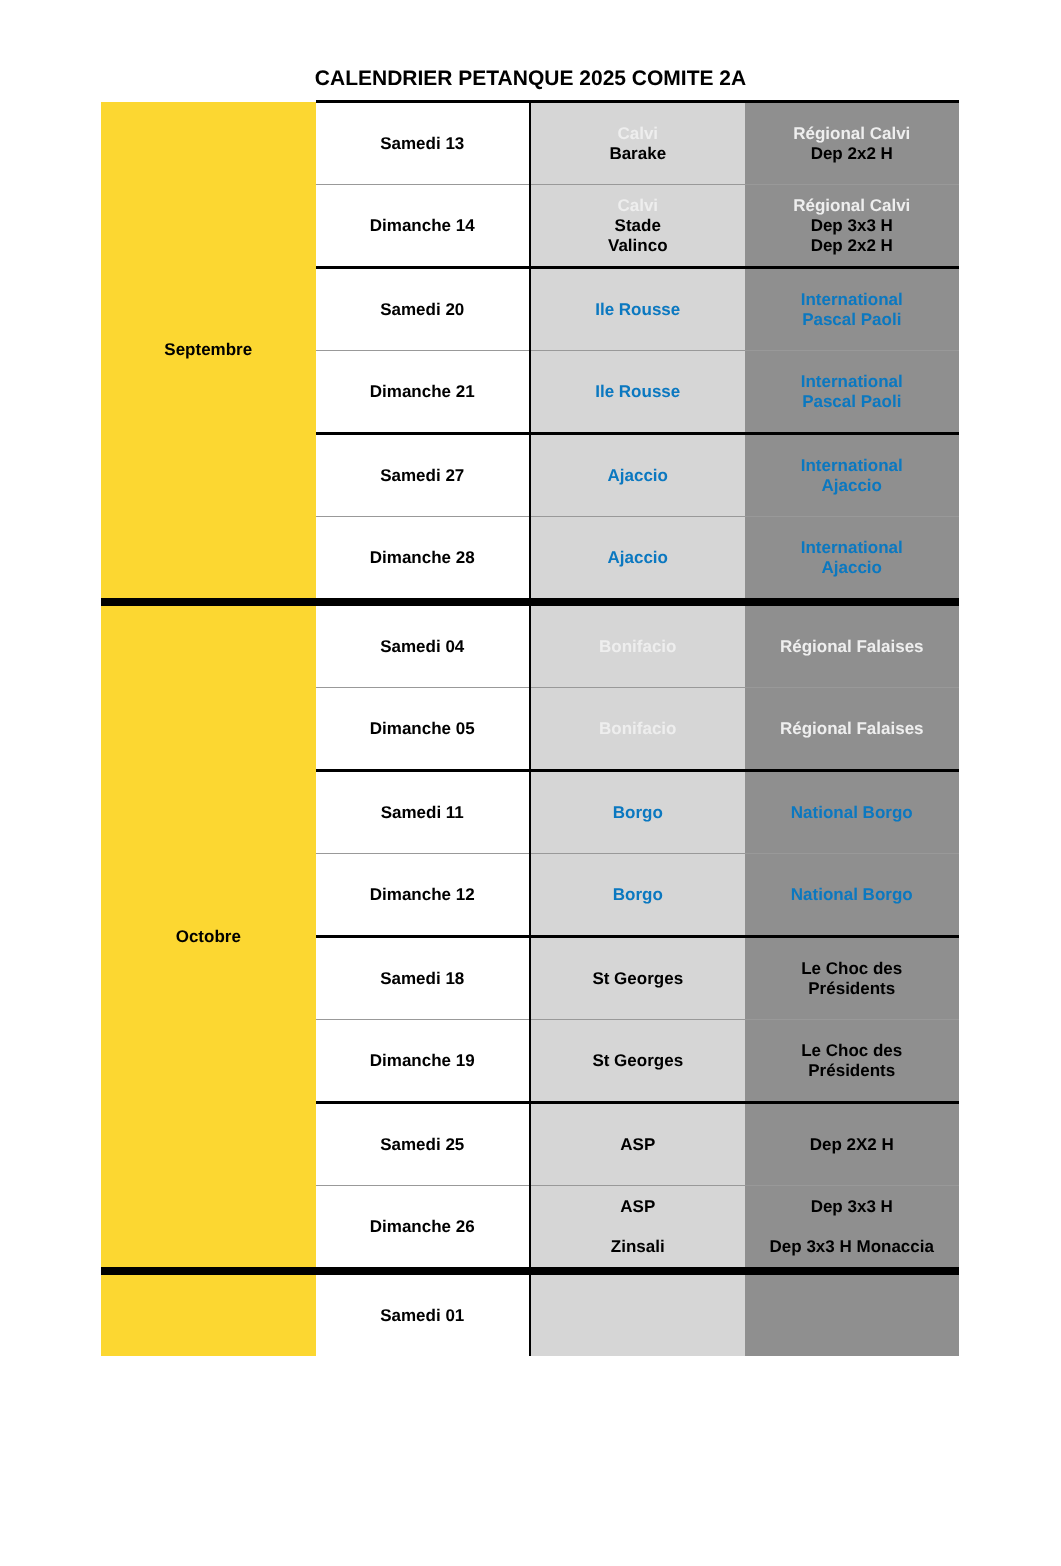CALENDRIER PETANQUE 2025 COMITE 2A
| Septembre | Samedi 13 | Calvi Barake | Régional Calvi Dep 2x2 H |
| | Dimanche 14 | Calvi Stade Valinco | Régional Calvi Dep 3x3 H Dep 2x2 H |
| | Samedi 20 | Ile Rousse | International Pascal Paoli |
| | Dimanche 21 | Ile Rousse | International Pascal Paoli |
| | Samedi 27 | Ajaccio | International Ajaccio |
| | Dimanche 28 | Ajaccio | International Ajaccio |
| Octobre | Samedi 04 | Bonifacio | Régional Falaises |
| | Dimanche 05 | Bonifacio | Régional Falaises |
| | Samedi 11 | Borgo | National Borgo |
| | Dimanche 12 | Borgo | National Borgo |
| | Samedi 18 | St Georges | Le Choc des Présidents |
| | Dimanche 19 | St Georges | Le Choc des Présidents |
| | Samedi 25 | ASP | Dep 2X2 H |
| | Dimanche 26 | ASP Zinsali | Dep 3x3 H Dep 3x3 H Monaccia |
| | Samedi 01 | | |